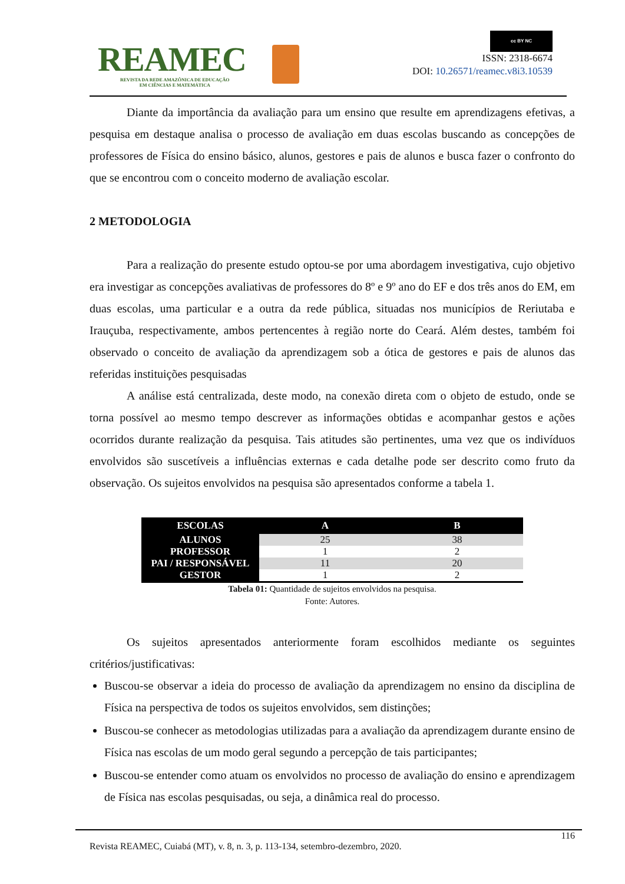REAMEC
REVISTA DA REDE AMAZÔNICA DE EDUCAÇÃO
EM CIÊNCIAS E MATEMÁTICA
cc BY NC
ISSN: 2318-6674
DOI: 10.26571/reamec.v8i3.10539
Diante da importância da avaliação para um ensino que resulte em aprendizagens efetivas, a pesquisa em destaque analisa o processo de avaliação em duas escolas buscando as concepções de professores de Física do ensino básico, alunos, gestores e pais de alunos e busca fazer o confronto do que se encontrou com o conceito moderno de avaliação escolar.
2 METODOLOGIA
Para a realização do presente estudo optou-se por uma abordagem investigativa, cujo objetivo era investigar as concepções avaliativas de professores do 8º e 9º ano do EF e dos três anos do EM, em duas escolas, uma particular e a outra da rede pública, situadas nos municípios de Reriutaba e Irauçuba, respectivamente, ambos pertencentes à região norte do Ceará. Além destes, também foi observado o conceito de avaliação da aprendizagem sob a ótica de gestores e pais de alunos das referidas instituições pesquisadas
A análise está centralizada, deste modo, na conexão direta com o objeto de estudo, onde se torna possível ao mesmo tempo descrever as informações obtidas e acompanhar gestos e ações ocorridos durante realização da pesquisa. Tais atitudes são pertinentes, uma vez que os indivíduos envolvidos são suscetíveis a influências externas e cada detalhe pode ser descrito como fruto da observação. Os sujeitos envolvidos na pesquisa são apresentados conforme a tabela 1.
| ESCOLAS | A | B |
| --- | --- | --- |
| ALUNOS | 25 | 38 |
| PROFESSOR | 1 | 2 |
| PAI / RESPONSÁVEL | 11 | 20 |
| GESTOR | 1 | 2 |
Tabela 01: Quantidade de sujeitos envolvidos na pesquisa.
Fonte: Autores.
Os sujeitos apresentados anteriormente foram escolhidos mediante os seguintes critérios/justificativas:
Buscou-se observar a ideia do processo de avaliação da aprendizagem no ensino da disciplina de Física na perspectiva de todos os sujeitos envolvidos, sem distinções;
Buscou-se conhecer as metodologias utilizadas para a avaliação da aprendizagem durante ensino de Física nas escolas de um modo geral segundo a percepção de tais participantes;
Buscou-se entender como atuam os envolvidos no processo de avaliação do ensino e aprendizagem de Física nas escolas pesquisadas, ou seja, a dinâmica real do processo.
116
Revista REAMEC, Cuiabá (MT), v. 8, n. 3, p. 113-134, setembro-dezembro, 2020.